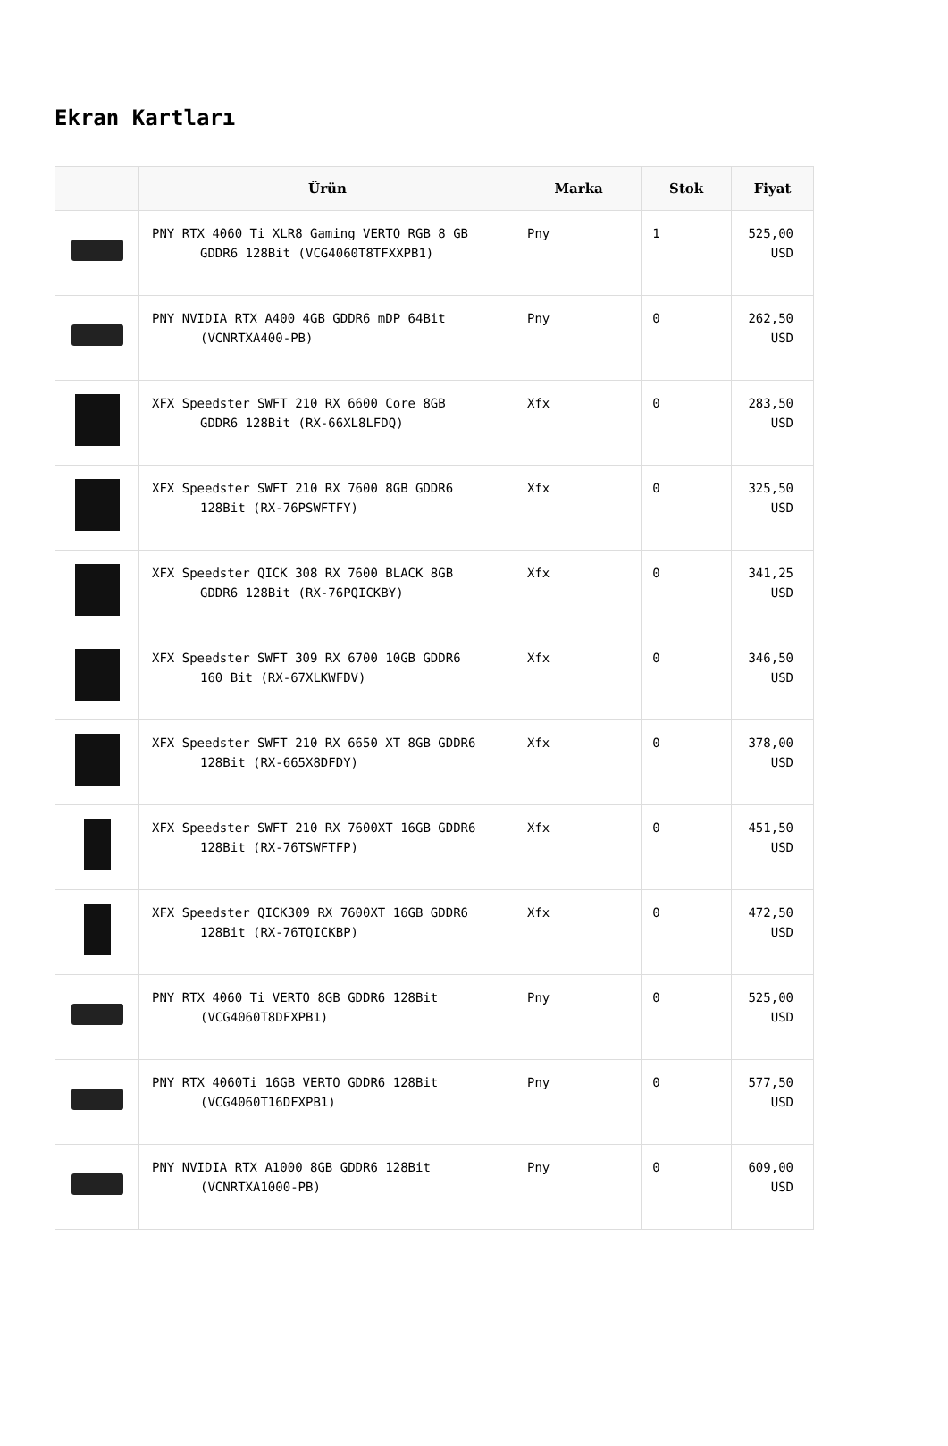Ekran Kartları
| | Ürün | Marka | Stok | Fiyat |
| --- | --- | --- | --- | --- |
| | PNY RTX 4060 Ti XLR8 Gaming VERTO RGB 8 GB GDDR6 128Bit (VCG4060T8TFXXPB1) | Pny | 1 | 525,00 USD |
| | PNY NVIDIA RTX A400 4GB GDDR6 mDP 64Bit (VCNRTXA400-PB) | Pny | 0 | 262,50 USD |
| | XFX Speedster SWFT 210 RX 6600 Core 8GB GDDR6 128Bit (RX-66XL8LFDQ) | Xfx | 0 | 283,50 USD |
| | XFX Speedster SWFT 210 RX 7600 8GB GDDR6 128Bit (RX-76PSWFTFY) | Xfx | 0 | 325,50 USD |
| | XFX Speedster QICK 308 RX 7600 BLACK 8GB GDDR6 128Bit (RX-76PQICKBY) | Xfx | 0 | 341,25 USD |
| | XFX Speedster SWFT 309 RX 6700 10GB GDDR6 160 Bit (RX-67XLKWFDV) | Xfx | 0 | 346,50 USD |
| | XFX Speedster SWFT 210 RX 6650 XT 8GB GDDR6 128Bit (RX-665X8DFDY) | Xfx | 0 | 378,00 USD |
| | XFX Speedster SWFT 210 RX 7600XT 16GB GDDR6 128Bit (RX-76TSWFTFP) | Xfx | 0 | 451,50 USD |
| | XFX Speedster QICK309 RX 7600XT 16GB GDDR6 128Bit (RX-76TQICKBP) | Xfx | 0 | 472,50 USD |
| | PNY RTX 4060 Ti VERTO 8GB GDDR6 128Bit (VCG4060T8DFXPB1) | Pny | 0 | 525,00 USD |
| | PNY RTX 4060Ti 16GB VERTO GDDR6 128Bit (VCG4060T16DFXPB1) | Pny | 0 | 577,50 USD |
| | PNY NVIDIA RTX A1000 8GB GDDR6 128Bit (VCNRTXA1000-PB) | Pny | 0 | 609,00 USD |